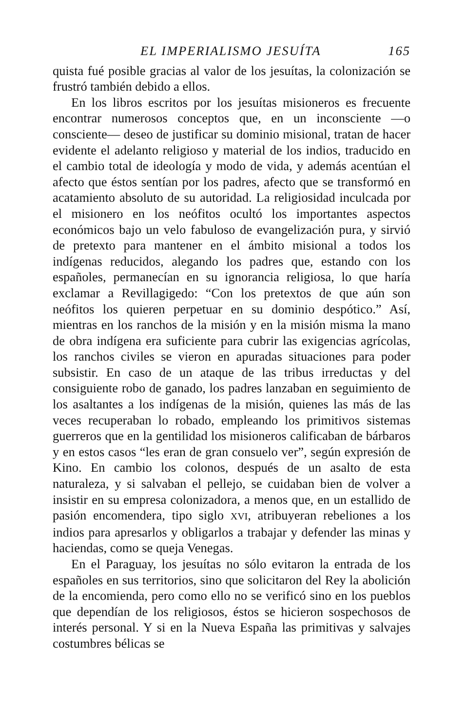EL IMPERIALISMO JESUÍTA 165
quista fué posible gracias al valor de los jesuítas, la colonización se frustró también debido a ellos.
En los libros escritos por los jesuítas misioneros es frecuente encontrar numerosos conceptos que, en un inconsciente —o consciente— deseo de justificar su dominio misional, tratan de hacer evidente el adelanto religioso y material de los indios, traducido en el cambio total de ideología y modo de vida, y además acentúan el afecto que éstos sentían por los padres, afecto que se transformó en acatamiento absoluto de su autoridad. La religiosidad inculcada por el misionero en los neófitos ocultó los importantes aspectos económicos bajo un velo fabuloso de evangelización pura, y sirvió de pretexto para mantener en el ámbito misional a todos los indígenas reducidos, alegando los padres que, estando con los españoles, permanecían en su ignorancia religiosa, lo que haría exclamar a Revillagigedo: “Con los pretextos de que aún son neófitos los quieren perpetuar en su dominio despótico.” Así, mientras en los ranchos de la misión y en la misión misma la mano de obra indígena era suficiente para cubrir las exigencias agrícolas, los ranchos civiles se vieron en apuradas situaciones para poder subsistir. En caso de un ataque de las tribus irreductas y del consiguiente robo de ganado, los padres lanzaban en seguimiento de los asaltantes a los indígenas de la misión, quienes las más de las veces recuperaban lo robado, empleando los primitivos sistemas guerreros que en la gentilidad los misioneros calificaban de bárbaros y en estos casos “les eran de gran consuelo ver”, según expresión de Kino. En cambio los colonos, después de un asalto de esta naturaleza, y si salvaban el pellejo, se cuidaban bien de volver a insistir en su empresa colonizadora, a menos que, en un estallido de pasión encomendera, tipo siglo XVI, atribuyeran rebeliones a los indios para apresarlos y obligarlos a trabajar y defender las minas y haciendas, como se queja Venegas.
En el Paraguay, los jesuítas no sólo evitaron la entrada de los españoles en sus territorios, sino que solicitaron del Rey la abolición de la encomienda, pero como ello no se verificó sino en los pueblos que dependían de los religiosos, éstos se hicieron sospechosos de interés personal. Y si en la Nueva España las primitivas y salvajes costumbres bélicas se